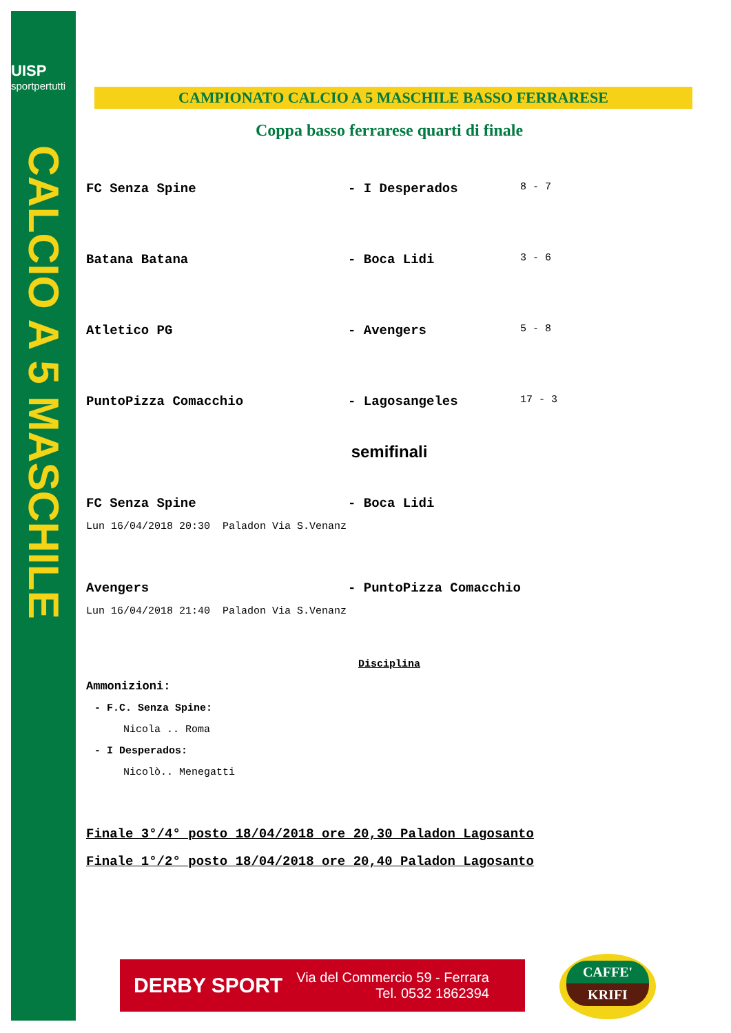UISP
sportpertutti
CALCIO A 5 MASCHILE
CAMPIONATO CALCIO A 5 MASCHILE BASSO FERRARESE
Coppa basso ferrarese quarti di finale
FC Senza Spine - I Desperados
8 - 7
Batana Batana - Boca Lidi
3 - 6
Atletico PG - Avengers
5 - 8
PuntoPizza Comacchio - Lagosangeles
17 - 3
semifinali
FC Senza Spine - Boca Lidi
Lun 16/04/2018 20:30 Paladon Via S.Venanz
Avengers - PuntoPizza Comacchio
Lun 16/04/2018 21:40 Paladon Via S.Venanz
Disciplina
Ammonizioni:
- F.C. Senza Spine:
Nicola .. Roma
- I Desperados:
Nicolò.. Menegatti
Finale 3°/4° posto 18/04/2018 ore 20,30 Paladon Lagosanto
Finale 1°/2° posto 18/04/2018 ore 20,40 Paladon Lagosanto
DERBY SPORT
Via del Commercio 59 - Ferrara
Tel. 0532 1862394
CAFFE'
KRIFI